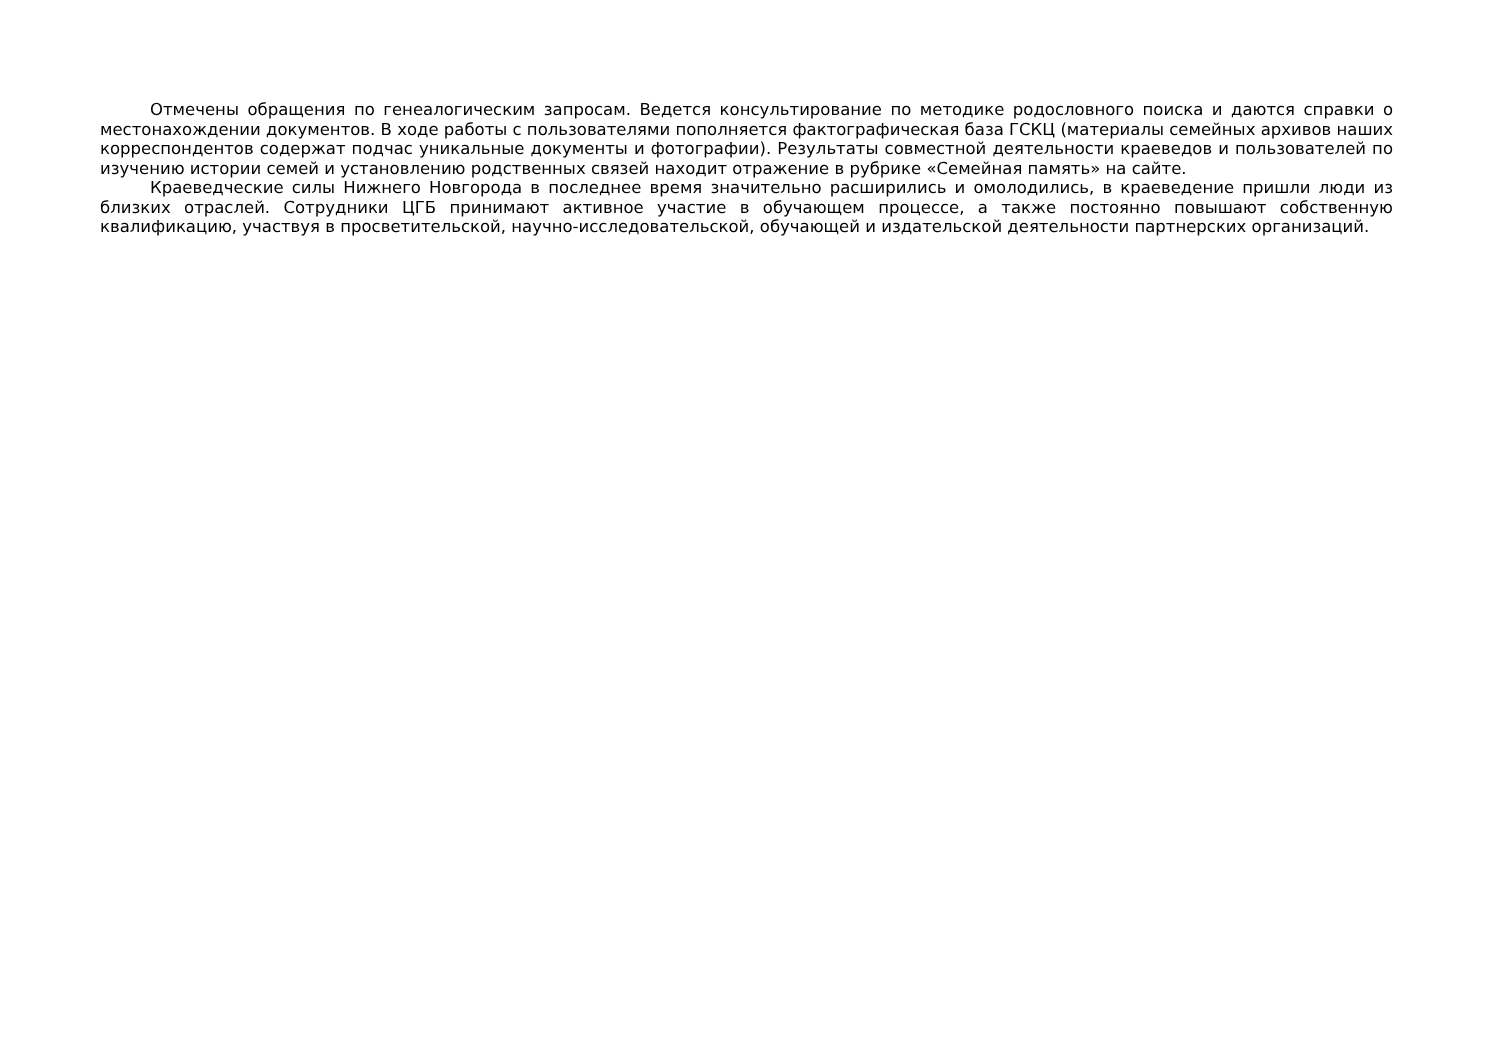Отмечены обращения по генеалогическим запросам. Ведется консультирование по методике родословного поиска и даются справки о местонахождении документов. В ходе работы с пользователями пополняется фактографическая база ГСКЦ (материалы семейных архивов наших корреспондентов содержат подчас уникальные документы и фотографии). Результаты совместной деятельности краеведов и пользователей по изучению истории семей и установлению родственных связей находит отражение в рубрике «Семейная память» на сайте.
Краеведческие силы Нижнего Новгорода в последнее время значительно расширились и омолодились, в краеведение пришли люди из близких отраслей. Сотрудники ЦГБ принимают активное участие в обучающем процессе, а также постоянно повышают собственную квалификацию, участвуя в просветительской, научно-исследовательской, обучающей и издательской деятельности партнерских организаций.